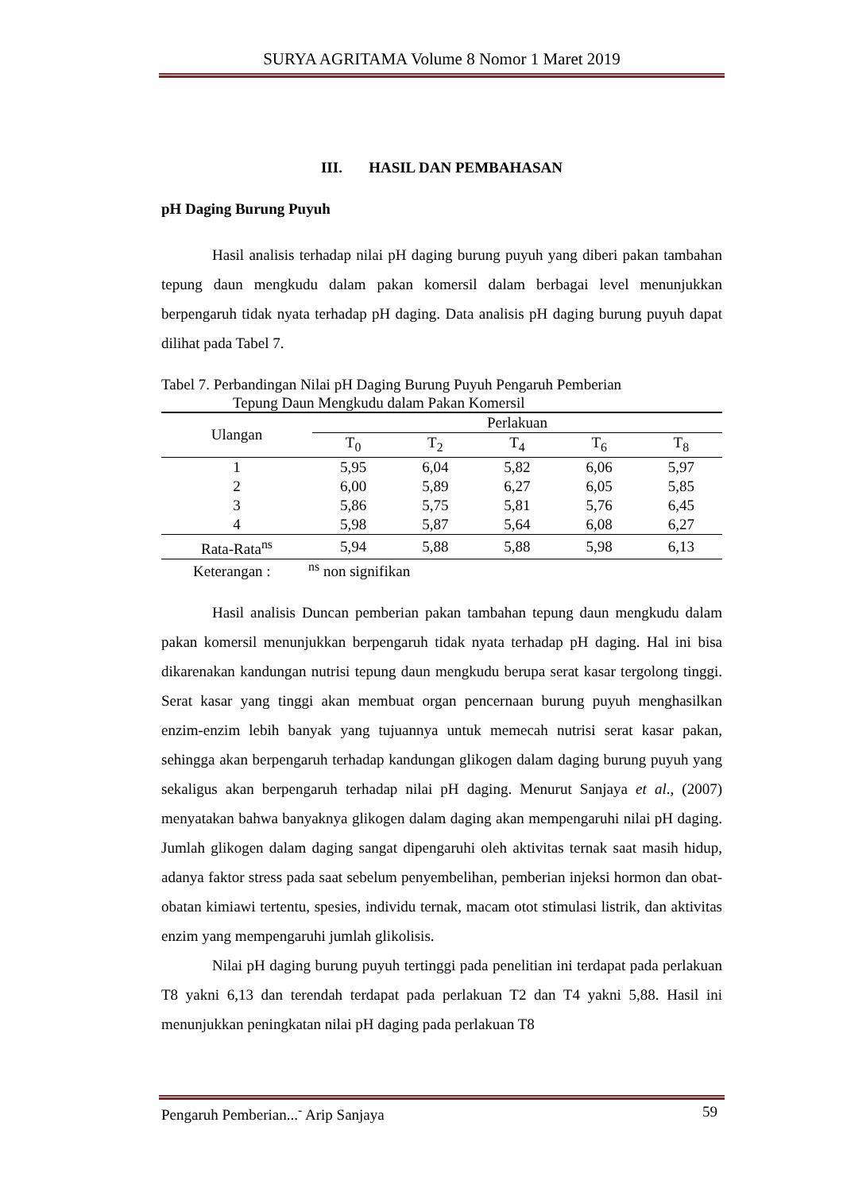SURYA AGRITAMA Volume 8 Nomor 1 Maret 2019
III. HASIL DAN PEMBAHASAN
pH Daging Burung Puyuh
Hasil analisis terhadap nilai pH daging burung puyuh yang diberi pakan tambahan tepung daun mengkudu dalam pakan komersil dalam berbagai level menunjukkan berpengaruh tidak nyata terhadap pH daging. Data analisis pH daging burung puyuh dapat dilihat pada Tabel 7.
Tabel 7. Perbandingan Nilai pH Daging Burung Puyuh Pengaruh Pemberian
Tepung Daun Mengkudu dalam Pakan Komersil
| Ulangan | Perlakuan | | | | |
| --- | --- | --- | --- | --- | --- |
| | T<sub>0</sub> | T<sub>2</sub> | T<sub>4</sub> | T<sub>6</sub> | T<sub>8</sub> |
| 1 | 5,95 | 6,04 | 5,82 | 6,06 | 5,97 |
| 2 | 6,00 | 5,89 | 6,27 | 6,05 | 5,85 |
| 3 | 5,86 | 5,75 | 5,81 | 5,76 | 6,45 |
| 4 | 5,98 | 5,87 | 5,64 | 6,08 | 6,27 |
| Rata-Rata<sup>ns</sup> | 5,94 | 5,88 | 5,88 | 5,98 | 6,13 |
Keterangan : <sup>ns</sup> non signifikan
Hasil analisis Duncan pemberian pakan tambahan tepung daun mengkudu dalam pakan komersil menunjukkan berpengaruh tidak nyata terhadap pH daging. Hal ini bisa dikarenakan kandungan nutrisi tepung daun mengkudu berupa serat kasar tergolong tinggi. Serat kasar yang tinggi akan membuat organ pencernaan burung puyuh menghasilkan enzim-enzim lebih banyak yang tujuannya untuk memecah nutrisi serat kasar pakan, sehingga akan berpengaruh terhadap kandungan glikogen dalam daging burung puyuh yang sekaligus akan berpengaruh terhadap nilai pH daging. Menurut Sanjaya et al., (2007) menyatakan bahwa banyaknya glikogen dalam daging akan mempengaruhi nilai pH daging. Jumlah glikogen dalam daging sangat dipengaruhi oleh aktivitas ternak saat masih hidup, adanya faktor stress pada saat sebelum penyembelihan, pemberian injeksi hormon dan obat-obatan kimiawi tertentu, spesies, individu ternak, macam otot stimulasi listrik, dan aktivitas enzim yang mempengaruhi jumlah glikolisis.
Nilai pH daging burung puyuh tertinggi pada penelitian ini terdapat pada perlakuan T8 yakni 6,13 dan terendah terdapat pada perlakuan T2 dan T4 yakni 5,88. Hasil ini menunjukkan peningkatan nilai pH daging pada perlakuan T8
Pengaruh Pemberian...<sup>-</sup> Arip Sanjaya 59